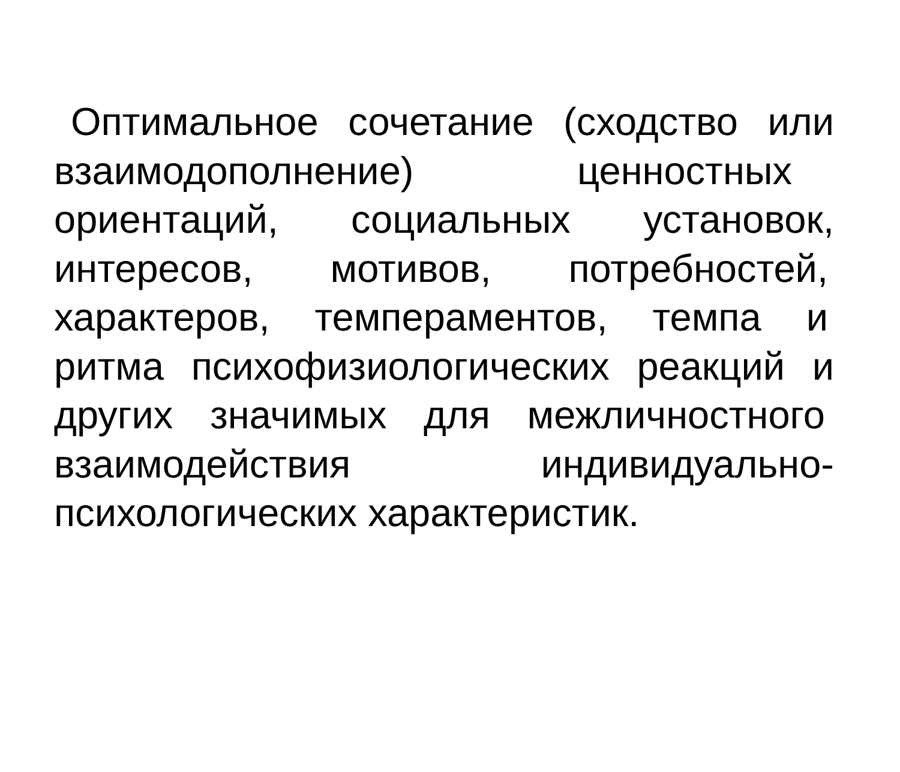Оптимальное сочетание (сходство или
взаимодополнение) ценностных
ориентаций, социальных установок,
интересов, мотивов, потребностей,
характеров, темпераментов, темпа и
ритма психофизиологических реакций и
других значимых для межличностного
взаимодействия индивидуально-
психологических характеристик.